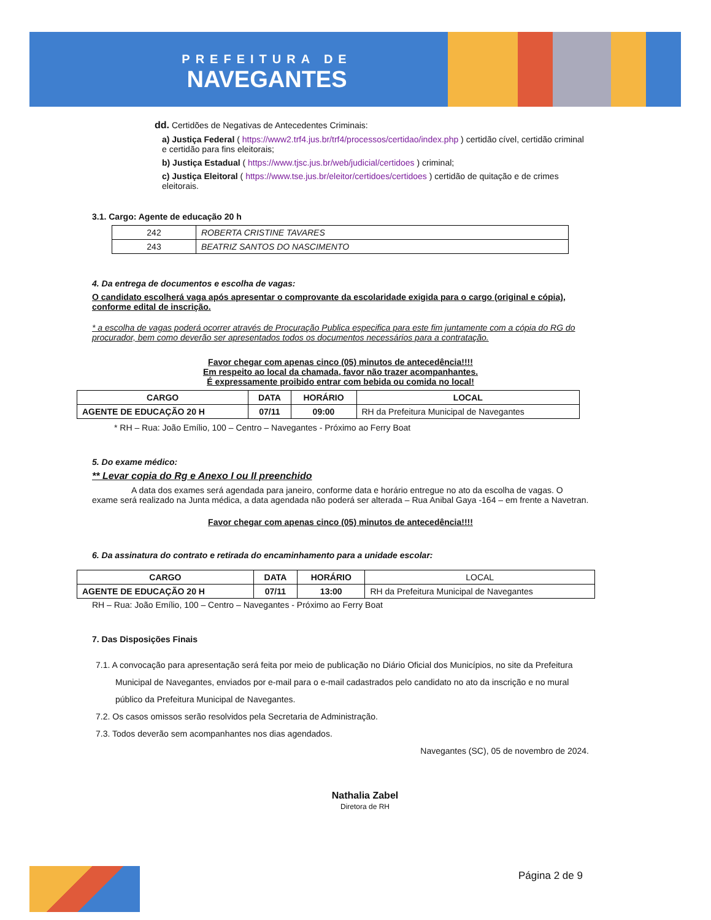PREFEITURA DE
NAVEGANTES
dd. Certidões de Negativas de Antecedentes Criminais:
a) Justiça Federal ( https://www2.trf4.jus.br/trf4/processos/certidao/index.php ) certidão cível, certidão criminal e certidão para fins eleitorais;
b) Justiça Estadual ( https://www.tjsc.jus.br/web/judicial/certidoes ) criminal;
c) Justiça Eleitoral ( https://www.tse.jus.br/eleitor/certidoes/certidoes ) certidão de quitação e de crimes eleitorais.
3.1. Cargo: Agente de educação 20 h
| 242 | ROBERTA CRISTINE TAVARES |
| 243 | BEATRIZ SANTOS DO NASCIMENTO |
4. Da entrega de documentos e escolha de vagas:
O candidato escolherá vaga após apresentar o comprovante da escolaridade exigida para o cargo (original e cópia), conforme edital de inscrição.
* a escolha de vagas poderá ocorrer através de Procuração Publica especifica para este fim juntamente com a cópia do RG do procurador, bem como deverão ser apresentados todos os documentos necessários para a contratação.
Favor chegar com apenas cinco (05) minutos de antecedência!!!!
Em respeito ao local da chamada, favor não trazer acompanhantes.
É expressamente proibido entrar com bebida ou comida no local!
| CARGO | DATA | HORÁRIO | LOCAL |
| --- | --- | --- | --- |
| AGENTE DE EDUCAÇÃO 20 H | 07/11 | 09:00 | RH da Prefeitura Municipal de Navegantes |
* RH – Rua: João Emílio, 100 – Centro – Navegantes - Próximo ao Ferry Boat
5. Do exame médico:
** Levar copia do Rg e Anexo I ou II preenchido
A data dos exames será agendada para janeiro, conforme data e horário entregue no ato da escolha de vagas. O exame será realizado na Junta médica, a data agendada não poderá ser alterada – Rua Anibal Gaya -164 – em frente a Navetran.
Favor chegar com apenas cinco (05) minutos de antecedência!!!!
6. Da assinatura do contrato e retirada do encaminhamento para a unidade escolar:
| CARGO | DATA | HORÁRIO | LOCAL |
| AGENTE DE EDUCAÇÃO 20 H | 07/11 | 13:00 | RH da Prefeitura Municipal de Navegantes |
RH – Rua: João Emílio, 100 – Centro – Navegantes - Próximo ao Ferry Boat
7. Das Disposições Finais
7.1. A convocação para apresentação será feita por meio de publicação no Diário Oficial dos Municípios, no site da Prefeitura Municipal de Navegantes, enviados por e-mail para o e-mail cadastrados pelo candidato no ato da inscrição e no mural público da Prefeitura Municipal de Navegantes.
7.2. Os casos omissos serão resolvidos pela Secretaria de Administração.
7.3. Todos deverão sem acompanhantes nos dias agendados.
Navegantes (SC), 05 de novembro de 2024.
Nathalia Zabel
Diretora de RH
Página 2 de 9